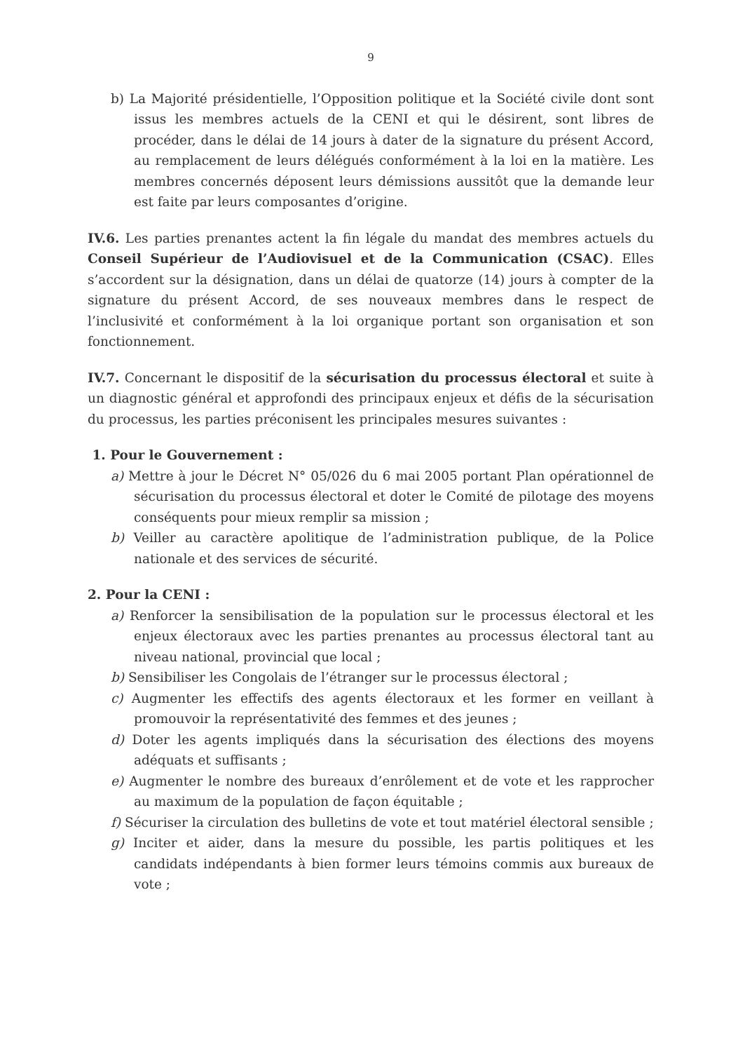9
b) La Majorité présidentielle, l’Opposition politique et la Société civile dont sont issus les membres actuels de la CENI et qui le désirent, sont libres de procéder, dans le délai de 14 jours à dater de la signature du présent Accord, au remplacement de leurs délégués conformément à la loi en la matière. Les membres concernés déposent leurs démissions aussitôt que la demande leur est faite par leurs composantes d’origine.
IV.6. Les parties prenantes actent la fin légale du mandat des membres actuels du Conseil Supérieur de l’Audiovisuel et de la Communication (CSAC). Elles s’accordent sur la désignation, dans un délai de quatorze (14) jours à compter de la signature du présent Accord, de ses nouveaux membres dans le respect de l’inclusivité et conformément à la loi organique portant son organisation et son fonctionnement.
IV.7. Concernant le dispositif de la sécurisation du processus électoral et suite à un diagnostic général et approfondi des principaux enjeux et défis de la sécurisation du processus, les parties préconisent les principales mesures suivantes :
1. Pour le Gouvernement :
a) Mettre à jour le Décret N° 05/026 du 6 mai 2005 portant Plan opérationnel de sécurisation du processus électoral et doter le Comité de pilotage des moyens conséquents pour mieux remplir sa mission ;
b) Veiller au caractère apolitique de l’administration publique, de la Police nationale et des services de sécurité.
2. Pour la CENI :
a) Renforcer la sensibilisation de la population sur le processus électoral et les enjeux électoraux avec les parties prenantes au processus électoral tant au niveau national, provincial que local ;
b) Sensibiliser les Congolais de l’étranger sur le processus électoral ;
c) Augmenter les effectifs des agents électoraux et les former en veillant à promouvoir la représentativité des femmes et des jeunes ;
d) Doter les agents impliqués dans la sécurisation des élections des moyens adéquats et suffisants ;
e) Augmenter le nombre des bureaux d’enrôlement et de vote et les rapprocher au maximum de la population de façon équitable ;
f) Sécuriser la circulation des bulletins de vote et tout matériel électoral sensible ;
g) Inciter et aider, dans la mesure du possible, les partis politiques et les candidats indépendants à bien former leurs témoins commis aux bureaux de vote ;